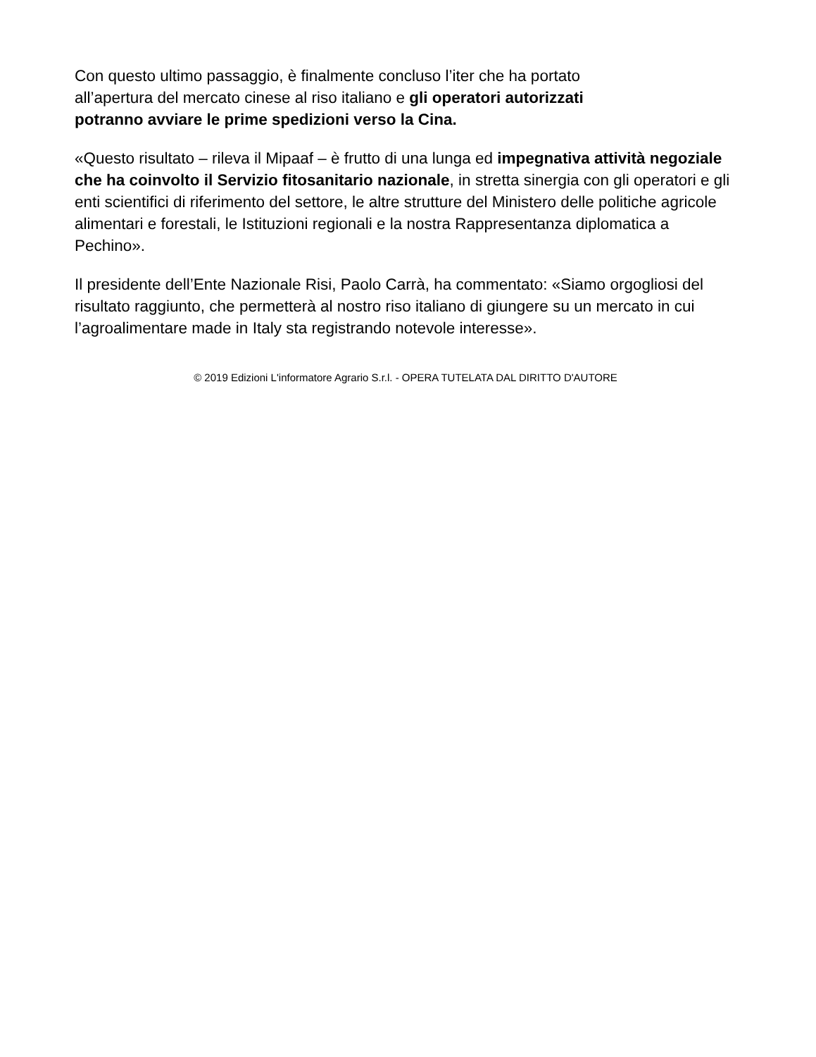Con questo ultimo passaggio, è finalmente concluso l’iter che ha portato
all’apertura del mercato cinese al riso italiano e gli operatori autorizzati
potranno avviare le prime spedizioni verso la Cina.
«Questo risultato – rileva il Mipaaf – è frutto di una lunga ed impegnativa attività negoziale che ha coinvolto il Servizio fitosanitario nazionale, in stretta sinergia con gli operatori e gli enti scientifici di riferimento del settore, le altre strutture del Ministero delle politiche agricole alimentari e forestali, le Istituzioni regionali e la nostra Rappresentanza diplomatica a Pechino».
Il presidente dell’Ente Nazionale Risi, Paolo Carrà, ha commentato: «Siamo orgogliosi del risultato raggiunto, che permetterà al nostro riso italiano di giungere su un mercato in cui l’agroalimentare made in Italy sta registrando notevole interesse».
© 2019 Edizioni L'informatore Agrario S.r.l. - OPERA TUTELATA DAL DIRITTO D'AUTORE